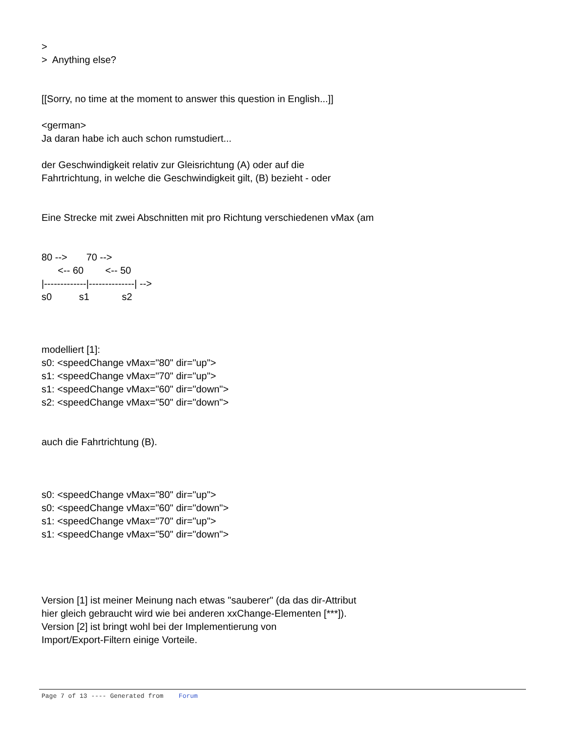>
> Anything else?
[[Sorry, no time at the moment to answer this question in English...]]
<german>
Ja daran habe ich auch schon rumstudiert...
der Geschwindigkeit relativ zur Gleisrichtung (A) oder auf die
Fahrtrichtung, in welche die Geschwindigkeit gilt, (B) bezieht - oder
Eine Strecke mit zwei Abschnitten mit pro Richtung verschiedenen vMax (am
80 --> 70 --> <-- 60 <-- 50 |-------------|--------------| --> s0 s1 s2
modelliert [1]:
s0: <speedChange vMax="80" dir="up">
s1: <speedChange vMax="70" dir="up">
s1: <speedChange vMax="60" dir="down">
s2: <speedChange vMax="50" dir="down">
auch die Fahrtrichtung (B).
s0: <speedChange vMax="80" dir="up">
s0: <speedChange vMax="60" dir="down">
s1: <speedChange vMax="70" dir="up">
s1: <speedChange vMax="50" dir="down">
Version [1] ist meiner Meinung nach etwas "sauberer" (da das dir-Attribut
hier gleich gebraucht wird wie bei anderen xxChange-Elementen [***]).
Version [2] ist bringt wohl bei der Implementierung von
Import/Export-Filtern einige Vorteile.
Page 7 of 13 ---- Generated from Forum